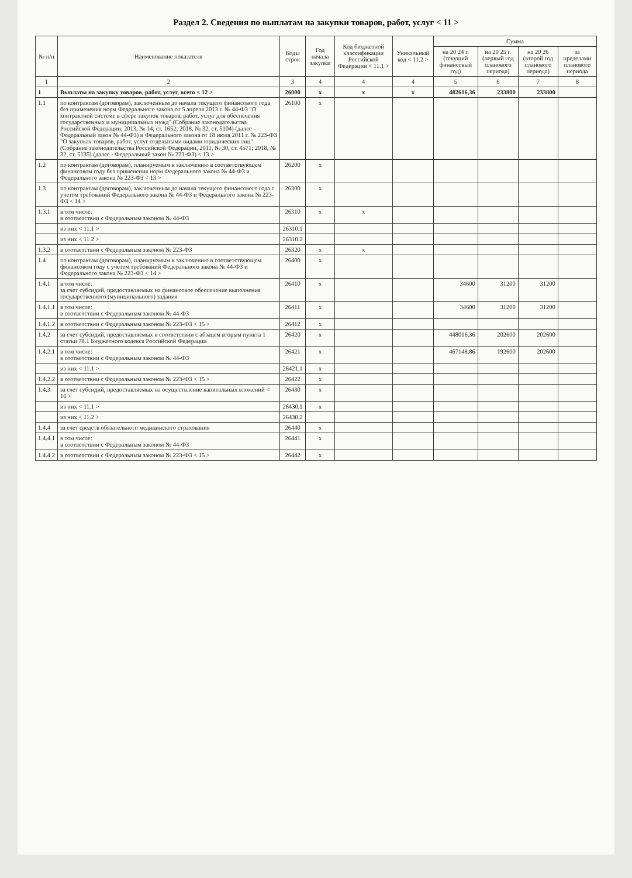Раздел 2. Сведения по выплатам на закупки товаров, работ, услуг < 11 >
| № п/п | Наименование показателя | Коды строк | Год начала закупки | Код бюджетной классификации Российской Федерации < 11.1 > | Уникальный код < 11.2 > | Сумма | | | |
| --- | --- | --- | --- | --- | --- | --- | --- | --- | --- |
| | | | | | | на 20 24 г. (текущий финансовый год) | на 20 25 г. (первый год планового периода) | на 20 26 (второй год планового периода) | за пределами планового периода |
| 1 | 2 | 3 | 4 | 4 | 4 | 5 | 6 | 7 | 8 |
| 1 | Выплаты на закупку товаров, работ, услуг, всего < 12 > | 26000 | x | x | x | 482616,36 | 233800 | 233800 | |
| 1.1 | по контрактам (договорам), заключенным до начала текущего финансового года без применения норм Федерального закона от 5 апреля 2013 г. № 44-ФЗ "О контрактной системе в сфере закупок товаров, работ, услуг для обеспечения государственных и муниципальных нужд" (Собрание законодательства Российской Федерации, 2013, № 14, ст. 1652; 2018, № 32, ст. 5104) (далее - Федеральный закон № 44-ФЗ) и Федерального закона от 18 июля 2011 г. № 223-ФЗ "О закупках товаров, работ, услуг отдельными видами юридических лиц" (Собрание законодательства Российской Федерации, 2011, № 30, ст. 4571; 2018, № 32, ст. 5135) (далее - Федеральный закон № 223-ФЗ) < 13 > | 26100 | x | | | | | | |
| 1.2 | по контрактам (договорам), планируемым к заключению в соответствующем финансовом году без применения норм Федерального закона № 44-ФЗ и Федерального закона № 223-ФЗ < 13 > | 26200 | x | | | | | | |
| 1.3 | по контрактам (договорам), заключенным до начала текущего финансового года с учетом требований Федерального закона № 44-ФЗ и Федерального закона № 223-ФЗ < 14 > | 26300 | x | | | | | | |
| 1.3.1 | в том числе: в соответствии с Федеральным законом № 44-ФЗ | 26310 | x | x | | | | | |
| | из них < 11.1 > | 26310.1 | | | | | | | |
| | из них < 11.2 > | 26310.2 | | | | | | | |
| 1.3.2 | в соответствии с Федеральным законом № 223-ФЗ | 26320 | x | x | | | | | |
| 1.4 | по контрактам (договорам), планируемым к заключению в соответствующем финансовом году с учетом требований Федерального закона № 44-ФЗ и Федерального закона № 223-ФЗ < 14 > | 26400 | x | | | | | | |
| 1.4.1 | в том числе: за счет субсидий, предоставляемых на финансовое обеспечение выполнения государственного (муниципального) задания | 26410 | x | | | 34600 | 31200 | 31200 | |
| 1.4.1.1 | в том числе: в соответствии с Федеральным законом № 44-ФЗ | 26411 | x | | | 34600 | 31200 | 31200 | |
| 1.4.1.2 | в соответствии с Федеральным законом № 223-ФЗ < 15 > | 26412 | x | | | | | | |
| 1.4.2 | за счет субсидий, предоставляемых в соответствии с абзацем вторым пункта 1 статьи 78.1 Бюджетного кодекса Российской Федерации | 26420 | x | | | 448016,36 | 202600 | 202600 | |
| 1.4.2.1 | в том числе: в соответствии с Федеральным законом № 44-ФЗ | 26421 | x | | | 467148,86 | 192600 | 202600 | |
| | из них < 11.1 > | 26421.1 | x | | | | | | |
| 1.4.2.2 | в соответствии с Федеральным законом № 223-ФЗ < 15 > | 26422 | x | | | | | | |
| 1.4.3 | за счет субсидий, предоставляемых на осуществление капитальных вложений < 16 > | 26430 | x | | | | | | |
| | из них < 11.1 > | 26430.1 | x | | | | | | |
| | из них < 11.2 > | 26430.2 | | | | | | | |
| 1.4.4 | за счет средств обязательного медицинского страхования | 26440 | x | | | | | | |
| 1.4.4.1 | в том числе: в соответствии с Федеральным законом № 44-ФЗ | 26441 | x | | | | | | |
| 1.4.4.2 | в соответствии с Федеральным законом № 223-ФЗ < 15 > | 26442 | x | | | | | | |